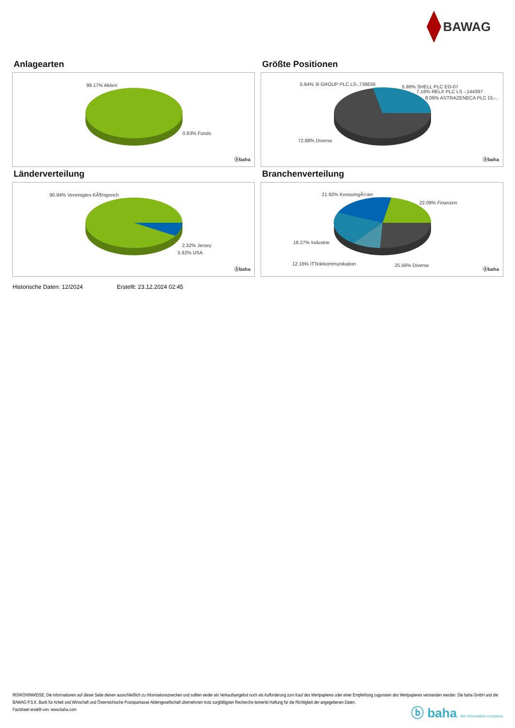BAWAG
Anlagearten
99.17% Aktien
0.83% Fonds
ⓑbaha
Größte Positionen
5.94% 3I GROUP PLC LS-,738636 5.96% SHELL PLC EO-07
7.16% RELX PLC LS -,144397
8.06% ASTRAZENECA PLC DL-..
72.88% Diverse
ⓑbaha
Länderverteilung
90.94% Vereinigtes KÃ¶nigreich
2.32% Jersey
5.92% USA
ⓑbaha
Branchenverteilung
21.92% KonsumgÃ¼ter
22.09% Finanzen
18.27% Industrie
12.16% ITTelekommunikation 25.56% Diverse
ⓑbaha
Historische Daten: 12/2024 Erstellt: 23.12.2024 02:45
RISIKOHINWEISE: Die Informationen auf dieser Seite dienen ausschließlich zu Informationszwecken und sollten weder als Verkaufsangebot noch als Aufforderung zum Kauf des Wertpapieres oder einer Empfehlung zugunsten des Wertpapieres verstanden werden. Die baha GmbH und die BAWAG P.S.K. Bank für Arbeit und Wirtschaft und Österreichische Postsparkasse Aktiengesellschaft übernehmen trotz sorgfältigster Recherche keinerlei Haftung für die Richtigkeit der angegebenen Daten.
Factsheet erstellt von: www.baha.com
ⓑ baha the information company